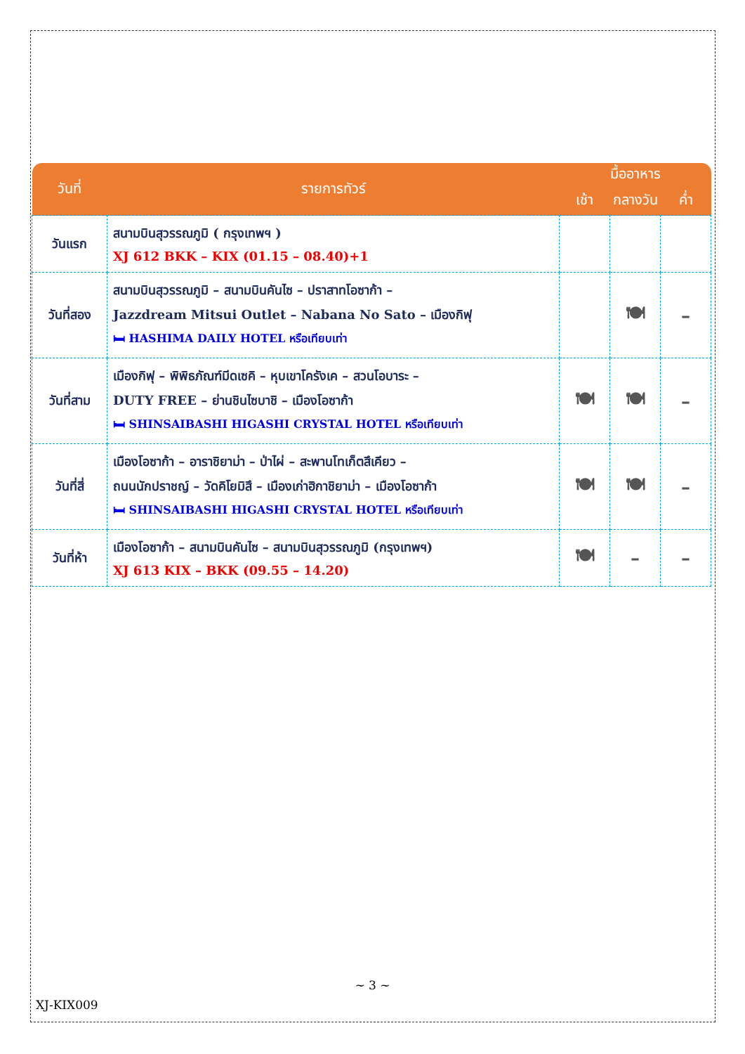| วันที่ | รายการทัวร์ | มื้ออาหาร | | |
| --- | --- | --- | --- | --- |
| | | เช้า | กลางวัน | ค่ำ |
| วันแรก | สนามบินสุวรรณภูมิ ( กรุงเทพฯ ) XJ 612 BKK – KIX (01.15 – 08.40)+1 | | | |
| วันที่สอง | สนามบินสุวรรณภูมิ – สนามบินคันไซ – ปราสาทโอซาก้า – Jazzdream Mitsui Outlet – Nabana No Sato – เมืองกิฟุ 🛏 HASHIMA DAILY HOTEL หรือเทียบเท่า | | 🍽 | – |
| วันที่สาม | เมืองกิฟุ – พิพิธภัณฑ์มีดเซคิ – หุบเขาโครังเค – สวนโอบาระ – DUTY FREE – ย่านชินไซบาชิ – เมืองโอซาก้า 🛏 SHINSAIBASHI HIGASHI CRYSTAL HOTEL หรือเทียบเท่า | 🍽 | 🍽 | – |
| วันที่สี่ | เมืองโอซาก้า – อาราชิยาม่า – ป่าไผ่ – สะพานโทเก็ตสึเคียว – ถนนนักปราชญ์ – วัดคิโยมิสึ – เมืองเก่าฮิกาชิยาม่า – เมืองโอซาก้า 🛏 SHINSAIBASHI HIGASHI CRYSTAL HOTEL หรือเทียบเท่า | 🍽 | 🍽 | – |
| วันที่ห้า | เมืองโอซาก้า – สนามบินคันไซ – สนามบินสุวรรณภูมิ (กรุงเทพฯ) XJ 613 KIX – BKK (09.55 – 14.20) | 🍽 | – | – |
~ 3 ~
XJ-KIX009